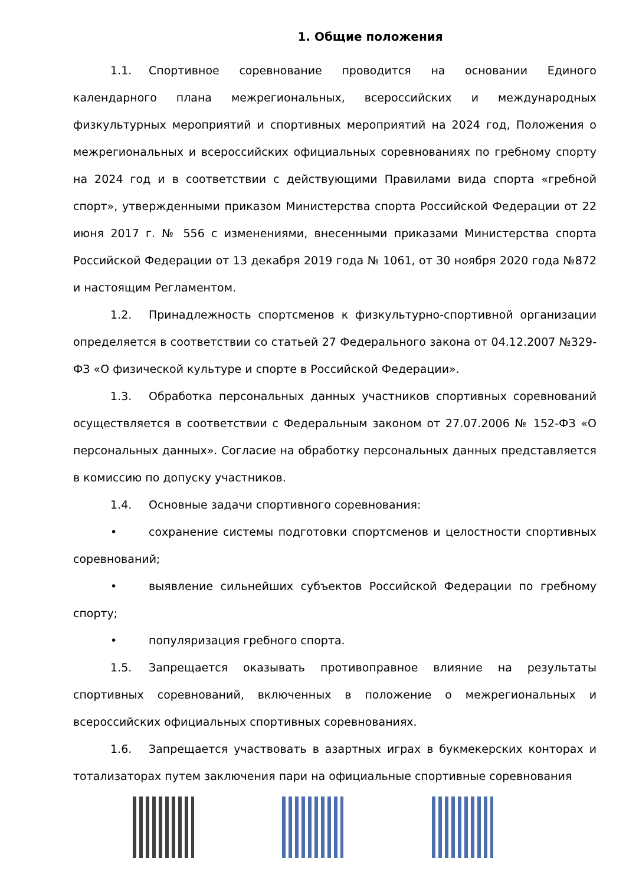1. Общие положения
1.1. Спортивное соревнование проводится на основании Единого календарного плана межрегиональных, всероссийских и международных физкультурных мероприятий и спортивных мероприятий на 2024 год, Положения о межрегиональных и всероссийских официальных соревнованиях по гребному спорту на 2024 год и в соответствии с действующими Правилами вида спорта «гребной спорт», утвержденными приказом Министерства спорта Российской Федерации от 22 июня 2017 г. № 556 с изменениями, внесенными приказами Министерства спорта Российской Федерации от 13 декабря 2019 года № 1061, от 30 ноября 2020 года №872 и настоящим Регламентом.
1.2. Принадлежность спортсменов к физкультурно-спортивной организации определяется в соответствии со статьей 27 Федерального закона от 04.12.2007 №329-ФЗ «О физической культуре и спорте в Российской Федерации».
1.3. Обработка персональных данных участников спортивных соревнований осуществляется в соответствии с Федеральным законом от 27.07.2006 № 152-ФЗ «О персональных данных». Согласие на обработку персональных данных представляется в комиссию по допуску участников.
1.4. Основные задачи спортивного соревнования:
• сохранение системы подготовки спортсменов и целостности спортивных соревнований;
• выявление сильнейших субъектов Российской Федерации по гребному спорту;
• популяризация гребного спорта.
1.5. Запрещается оказывать противоправное влияние на результаты спортивных соревнований, включенных в положение о межрегиональных и всероссийских официальных спортивных соревнованиях.
1.6. Запрещается участвовать в азартных играх в букмекерских конторах и тотализаторах путем заключения пари на официальные спортивные соревнования